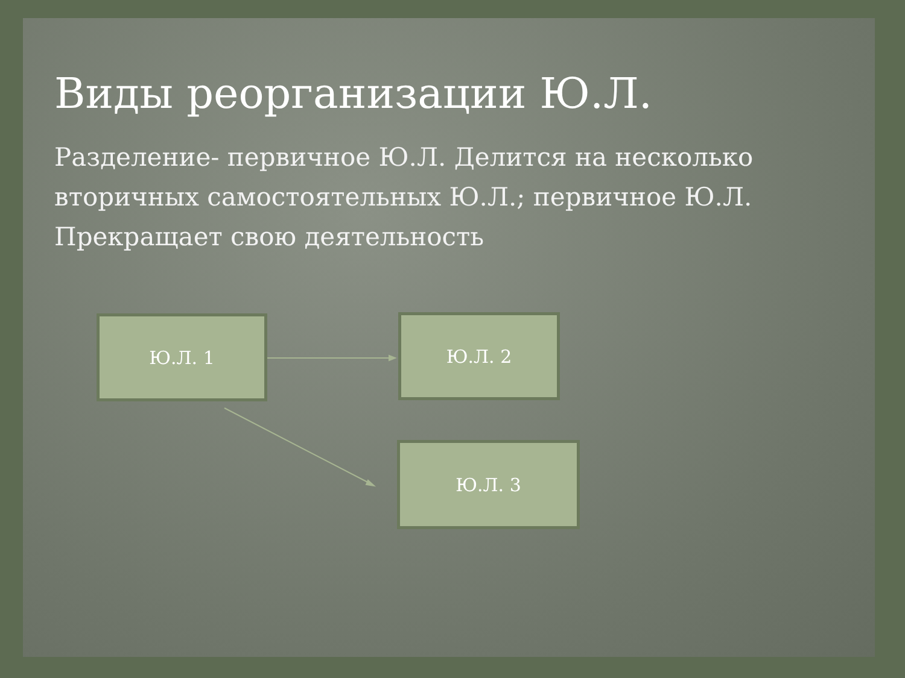Виды реорганизации Ю.Л.
Разделение- первичное Ю.Л. Делится на несколько вторичных самостоятельных Ю.Л.; первичное Ю.Л. Прекращает свою деятельность
Ю.Л. 1 Ю.Л. 2
Ю.Л. 3